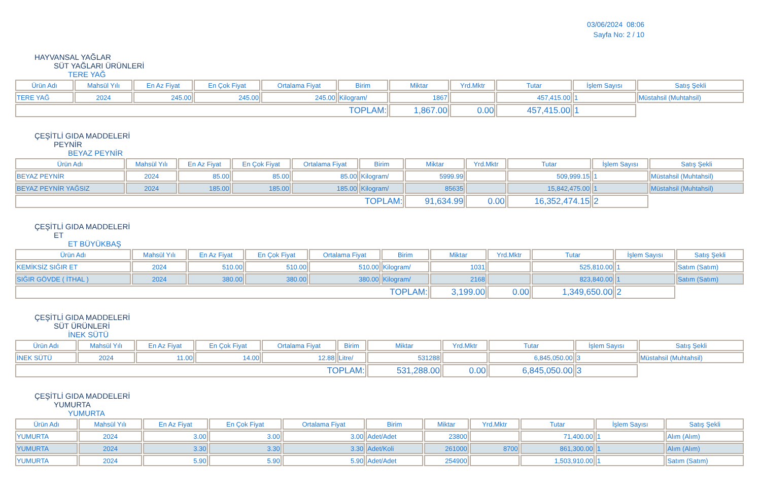03/06/2024 08:06
Sayfa No: 2 / 10
HAYVANSAL YAĞLAR
SÜT YAĞLARI ÜRÜNLERİ
TERE YAĞ
| Ürün Adı | Mahsül Yılı | En Az Fiyat | En Çok Fiyat | Ortalama Fiyat | Birim | Miktar | Yrd.Mktr | Tutar | İşlem Sayısı | Satış Şekli |
| --- | --- | --- | --- | --- | --- | --- | --- | --- | --- | --- |
| TERE YAĞ | 2024 | 245.00 | 245.00 | 245.00 | Kilogram/ | 1867 | | 457,415.00 | 1 | Müstahsil (Muhtahsil) |
| TOPLAM: | | | | | | 1,867.00 | 0.00 | 457,415.00 | 1 | |
ÇEŞİTLİ GIDA MADDELERİ
PEYNİR
BEYAZ PEYNİR
| Ürün Adı | Mahsül Yılı | En Az Fiyat | En Çok Fiyat | Ortalama Fiyat | Birim | Miktar | Yrd.Mktr | Tutar | İşlem Sayısı | Satış Şekli |
| --- | --- | --- | --- | --- | --- | --- | --- | --- | --- | --- |
| BEYAZ PEYNİR | 2024 | 85.00 | 85.00 | 85.00 | Kilogram/ | 5999.99 | | 509,999.15 | 1 | Müstahsil (Muhtahsil) |
| BEYAZ PEYNİR YAĞSIZ | 2024 | 185.00 | 185.00 | 185.00 | Kilogram/ | 85635 | | 15,842,475.00 | 1 | Müstahsil (Muhtahsil) |
| TOPLAM: | | | | | | 91,634.99 | 0.00 | 16,352,474.15 | 2 | |
ÇEŞİTLİ GIDA MADDELERİ
ET
ET BÜYÜKBAŞ
| Ürün Adı | Mahsül Yılı | En Az Fiyat | En Çok Fiyat | Ortalama Fiyat | Birim | Miktar | Yrd.Mktr | Tutar | İşlem Sayısı | Satış Şekli |
| --- | --- | --- | --- | --- | --- | --- | --- | --- | --- | --- |
| KEMİKSİZ SIĞIR ET | 2024 | 510.00 | 510.00 | 510.00 | Kilogram/ | 1031 | | 525,810.00 | 1 | Satım (Satım) |
| SIĞIR GÖVDE ( İTHAL ) | 2024 | 380.00 | 380.00 | 380.00 | Kilogram/ | 2168 | | 823,840.00 | 1 | Satım (Satım) |
| TOPLAM: | | | | | | 3,199.00 | 0.00 | 1,349,650.00 | 2 | |
ÇEŞİTLİ GIDA MADDELERİ
SÜT ÜRÜNLERİ
İNEK SÜTÜ
| Ürün Adı | Mahsül Yılı | En Az Fiyat | En Çok Fiyat | Ortalama Fiyat | Birim | Miktar | Yrd.Mktr | Tutar | İşlem Sayısı | Satış Şekli |
| --- | --- | --- | --- | --- | --- | --- | --- | --- | --- | --- |
| İNEK SÜTÜ | 2024 | 11.00 | 14.00 | 12.88 | Litre/ | 531288 | | 6,845,050.00 | 3 | Müstahsil (Muhtahsil) |
| TOPLAM: | | | | | | 531,288.00 | 0.00 | 6,845,050.00 | 3 | |
ÇEŞİTLİ GIDA MADDELERİ
YUMURTA
YUMURTA
| Ürün Adı | Mahsül Yılı | En Az Fiyat | En Çok Fiyat | Ortalama Fiyat | Birim | Miktar | Yrd.Mktr | Tutar | İşlem Sayısı | Satış Şekli |
| --- | --- | --- | --- | --- | --- | --- | --- | --- | --- | --- |
| YUMURTA | 2024 | 3.00 | 3.00 | 3.00 | Adet/Adet | 23800 | | 71,400.00 | 1 | Alım (Alım) |
| YUMURTA | 2024 | 3.30 | 3.30 | 3.30 | Adet/Koli | 261000 | 8700 | 861,300.00 | 1 | Alım (Alım) |
| YUMURTA | 2024 | 5.90 | 5.90 | 5.90 | Adet/Adet | 254900 | | 1,503,910.00 | 1 | Satım (Satım) |